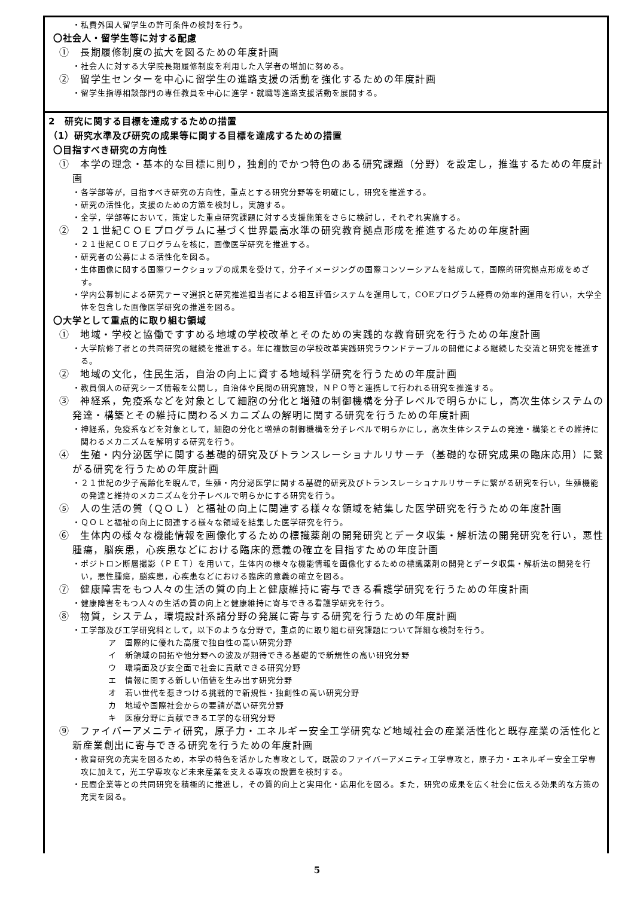・私費外国人留学生の許可条件の検討を行う。
〇社会人・留学生等に対する配慮
①　長期履修制度の拡大を図るための年度計画
・社会人に対する大学院長期履修制度を利用した入学者の増加に努める。
②　留学生センターを中心に留学生の進路支援の活動を強化するための年度計画
・留学生指導相談部門の専任教員を中心に進学・就職等進路支援活動を展開する。
2　研究に関する目標を達成するための措置
（1）研究水準及び研究の成果等に関する目標を達成するための措置
〇目指すべき研究の方向性
①　本学の理念・基本的な目標に則り，独創的でかつ特色のある研究課題（分野）を設定し，推進するための年度計画
・各学部等が，目指すべき研究の方向性，重点とする研究分野等を明確にし，研究を推進する。
・研究の活性化，支援のための方策を検討し，実施する。
・全学，学部等において，策定した重点研究課題に対する支援施策をさらに検討し，それぞれ実施する。
②　２１世紀ＣＯＥプログラムに基づく世界最高水準の研究教育拠点形成を推進するための年度計画
・２１世紀ＣＯＥプログラムを核に，画像医学研究を推進する。
・研究者の公募による活性化を図る。
・生体画像に関する国際ワークショップの成果を受けて，分子イメージングの国際コンソーシアムを結成して，国際的研究拠点形成をめざす。
・学内公募制による研究テーマ選択と研究推進担当者による相互評価システムを運用して，COEプログラム経費の効率的運用を行い，大学全体を包含した画像医学研究の推進を図る。
〇大学として重点的に取り組む領域
①　地域・学校と協働ですすめる地域の学校改革とそのための実践的な教育研究を行うための年度計画
・大学院修了者との共同研究の継続を推進する。年に複数回の学校改革実践研究ラウンドテーブルの開催による継続した交流と研究を推進する。
②　地域の文化，住民生活，自治の向上に資する地域科学研究を行うための年度計画
・教員個人の研究シーズ情報を公開し，自治体や民間の研究施設，ＮＰＯ等と連携して行われる研究を推進する。
③　神経系，免疫系などを対象として細胞の分化と増殖の制御機構を分子レベルで明らかにし，高次生体システムの発達・構築とその維持に関わるメカニズムの解明に関する研究を行うための年度計画
・神経系，免疫系などを対象として，細胞の分化と増殖の制御機構を分子レベルで明らかにし，高次生体システムの発達・構築とその維持に関わるメカニズムを解明する研究を行う。
④　生殖・内分泌医学に関する基礎的研究及びトランスレーショナルリサーチ（基礎的な研究成果の臨床応用）に繋がる研究を行うための年度計画
・２１世紀の少子高齢化を睨んで，生殖・内分泌医学に関する基礎的研究及びトランスレーショナルリサーチに繋がる研究を行い，生殖機能の発達と維持のメカニズムを分子レベルで明らかにする研究を行う。
⑤　人の生活の質（ＱＯＬ）と福祉の向上に関連する様々な領域を結集した医学研究を行うための年度計画
・ＱＯＬと福祉の向上に関連する様々な領域を結集した医学研究を行う。
⑥　生体内の様々な機能情報を画像化するための標識薬剤の開発研究とデータ収集・解析法の開発研究を行い，悪性腫瘍，脳疾患，心疾患などにおける臨床的意義の確立を目指すための年度計画
・ポジトロン断層撮影（ＰＥＴ）を用いて，生体内の様々な機能情報を画像化するための標識薬剤の開発とデータ収集・解析法の開発を行い，悪性腫瘍，脳疾患，心疾患などにおける臨床的意義の確立を図る。
⑦　健康障害をもつ人々の生活の質の向上と健康維持に寄与できる看護学研究を行うための年度計画
・健康障害をもつ人々の生活の質の向上と健康維持に寄与できる看護学研究を行う。
⑧　物質，システム，環境設計系諸分野の発展に寄与する研究を行うための年度計画
・工学部及び工学研究科として，以下のような分野で，重点的に取り組む研究課題について詳細な検討を行う。
ア　国際的に優れた高度で独自性の高い研究分野
イ　新領域の開拓や他分野への波及が期待できる基礎的で新規性の高い研究分野
ウ　環境面及び安全面で社会に貢献できる研究分野
エ　情報に関する新しい価値を生み出す研究分野
オ　若い世代を惹きつける挑戦的で新規性・独創性の高い研究分野
カ　地域や国際社会からの要請が高い研究分野
キ　医療分野に貢献できる工学的な研究分野
⑨　ファイバーアメニティ研究，原子力・エネルギー安全工学研究など地域社会の産業活性化と既存産業の活性化と新産業創出に寄与できる研究を行うための年度計画
・教育研究の充実を図るため，本学の特色を活かした専攻として，既設のファイバーアメニティ工学専攻と，原子力・エネルギー安全工学専攻に加えて，光工学専攻など未来産業を支える専攻の設置を検討する。
・民間企業等との共同研究を積極的に推進し，その質的向上と実用化・応用化を図る。また，研究の成果を広く社会に伝える効果的な方策の充実を図る。
5